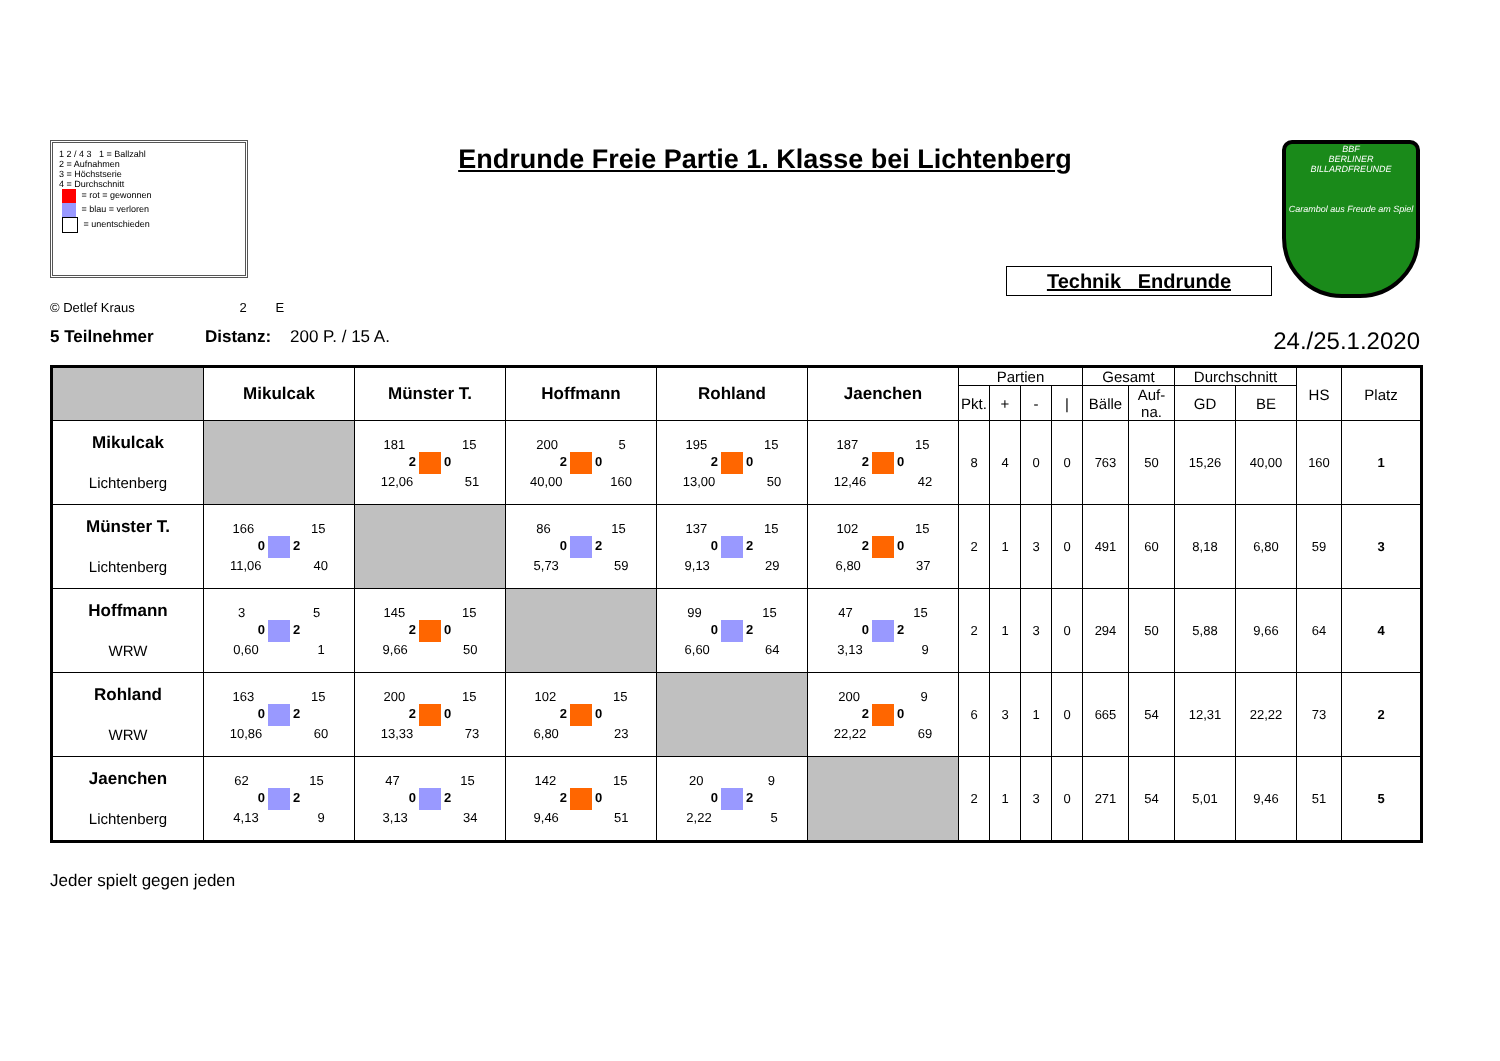1 2 / 4 3 1 = Ballzahl
2 = Aufnahmen
3 = Höchstserie
4 = Durchschnitt
= rot = gewonnen
= blau = verloren
= unentschieden
Endrunde Freie Partie 1. Klasse bei Lichtenberg
Technik Endrunde
BBF
BERLINER
BILLARDFREUNDE
Carambol aus Freude am Spiel
© Detlef Kraus 2 E
5 Teilnehmer Distanz: 200 P. / 15 A. 24./25.1.2020
| | Mikulcak | Münster T. | Hoffmann | Rohland | Jaenchen | Partien | | | | Gesamt | | Durchschnitt | | HS | Platz |
| --- | --- | --- | --- | --- | --- | --- | --- | --- | --- | --- | --- | --- | --- | --- | --- |
| | | | | | | Pkt. | + | - | / | Bälle | Auf-na. | GD | BE | | |
| Mikulcak Lichtenberg | | 181 15 2 0 12,06 51 | 200 5 2 0 40,00 160 | 195 15 2 0 13,00 50 | 187 15 2 0 12,46 42 | 8 | 4 | 0 | 0 | 763 | 50 | 15,26 | 40,00 | 160 | 1 |
| Münster T. Lichtenberg | 166 15 0 2 11,06 40 | | 86 15 0 2 5,73 59 | 137 15 0 2 9,13 29 | 102 15 2 0 6,80 37 | 2 | 1 | 3 | 0 | 491 | 60 | 8,18 | 6,80 | 59 | 3 |
| Hoffmann WRW | 3 5 0 2 0,60 1 | 145 15 2 0 9,66 50 | | 99 15 0 2 6,60 64 | 47 15 0 2 3,13 9 | 2 | 1 | 3 | 0 | 294 | 50 | 5,88 | 9,66 | 64 | 4 |
| Rohland WRW | 163 15 0 2 10,86 60 | 200 15 2 0 13,33 73 | 102 15 2 0 6,80 23 | | 200 9 2 0 22,22 69 | 6 | 3 | 1 | 0 | 665 | 54 | 12,31 | 22,22 | 73 | 2 |
| Jaenchen Lichtenberg | 62 15 0 2 4,13 9 | 47 15 0 2 3,13 34 | 142 15 2 0 9,46 51 | 20 9 0 2 2,22 5 | | 2 | 1 | 3 | 0 | 271 | 54 | 5,01 | 9,46 | 51 | 5 |
Jeder spielt gegen jeden